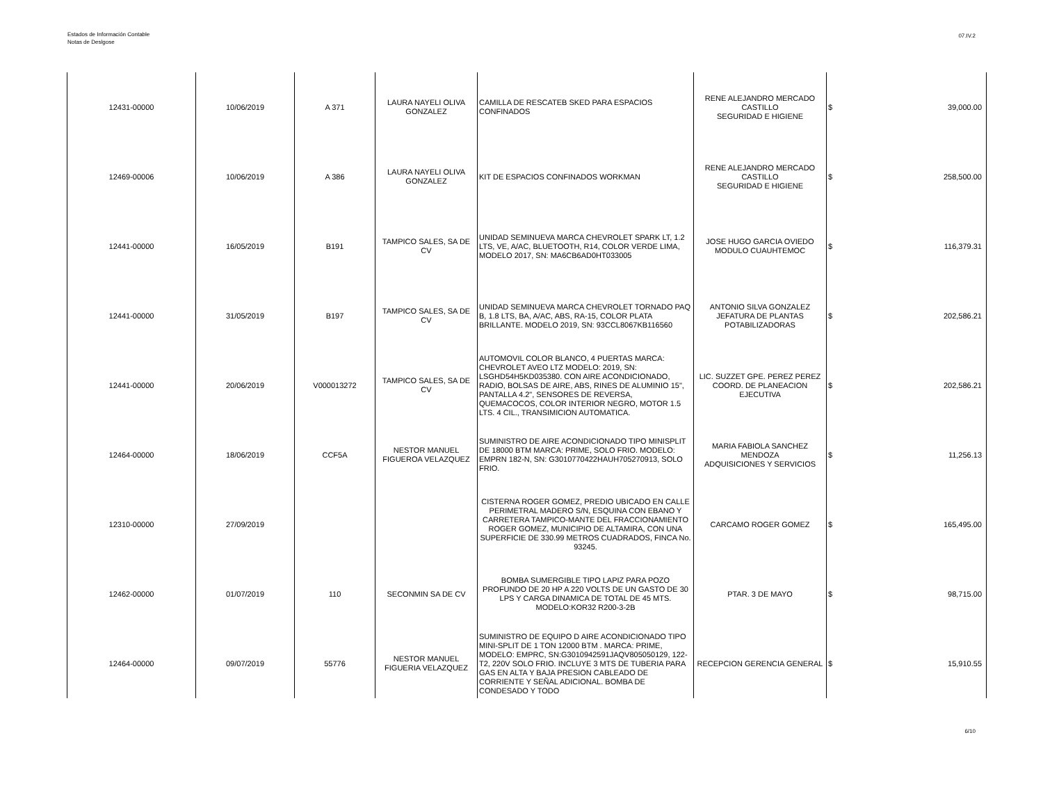Estados de Información Contable
Notas de Deslgose
07.IV.2
| 12431-00000 | 10/06/2019 | A 371 | LAURA NAYELI OLIVA GONZALEZ | CAMILLA DE RESCATEB SKED PARA ESPACIOS CONFINADOS | RENE ALEJANDRO MERCADO CASTILLO SEGURIDAD E HIGIENE | $ | 39,000.00 |
| 12469-00006 | 10/06/2019 | A 386 | LAURA NAYELI OLIVA GONZALEZ | KIT DE ESPACIOS CONFINADOS WORKMAN | RENE ALEJANDRO MERCADO CASTILLO SEGURIDAD E HIGIENE | $ | 258,500.00 |
| 12441-00000 | 16/05/2019 | B191 | TAMPICO SALES, SA DE CV | UNIDAD SEMINUEVA MARCA CHEVROLET SPARK LT, 1.2 LTS, VE, A/AC, BLUETOOTH, R14, COLOR VERDE LIMA, MODELO 2017, SN: MA6CB6AD0HT033005 | JOSE HUGO GARCIA OVIEDO MODULO CUAUHTEMOC | $ | 116,379.31 |
| 12441-00000 | 31/05/2019 | B197 | TAMPICO SALES, SA DE CV | UNIDAD SEMINUEVA MARCA CHEVROLET TORNADO PAQ B, 1.8 LTS, BA, A/AC, ABS, RA-15, COLOR PLATA BRILLANTE. MODELO 2019, SN: 93CCL8067KB116560 | ANTONIO SILVA GONZALEZ JEFATURA DE PLANTAS POTABILIZADORAS | $ | 202,586.21 |
| 12441-00000 | 20/06/2019 | V000013272 | TAMPICO SALES, SA DE CV | AUTOMOVIL COLOR BLANCO, 4 PUERTAS MARCA: CHEVROLET AVEO LTZ MODELO: 2019, SN: LSGHD54H5KD035380. CON AIRE ACONDICIONADO, RADIO, BOLSAS DE AIRE, ABS, RINES DE ALUMINIO 15", PANTALLA 4.2", SENSORES DE REVERSA, QUEMACOCOS, COLOR INTERIOR NEGRO, MOTOR 1.5 LTS. 4 CIL., TRANSIMICION AUTOMATICA. | LIC. SUZZET GPE. PEREZ PEREZ COORD. DE PLANEACION EJECUTIVA | $ | 202,586.21 |
| 12464-00000 | 18/06/2019 | CCF5A | NESTOR MANUEL FIGUEROA VELAZQUEZ | SUMINISTRO DE AIRE ACONDICIONADO TIPO MINISPLIT DE 18000 BTM MARCA: PRIME, SOLO FRIO. MODELO: EMPRN 182-N, SN: G3010770422HAUH705270913, SOLO FRIO. | MARIA FABIOLA SANCHEZ MENDOZA ADQUISICIONES Y SERVICIOS | $ | 11,256.13 |
| 12310-00000 | 27/09/2019 | | | CISTERNA ROGER GOMEZ, PREDIO UBICADO EN CALLE PERIMETRAL MADERO S/N, ESQUINA CON EBANO Y CARRETERA TAMPICO-MANTE DEL FRACCIONAMIENTO ROGER GOMEZ, MUNICIPIO DE ALTAMIRA, CON UNA SUPERFICIE DE 330.99 METROS CUADRADOS, FINCA No. 93245. | CARCAMO ROGER GOMEZ | $ | 165,495.00 |
| 12462-00000 | 01/07/2019 | 110 | SECONMIN SA DE CV | BOMBA SUMERGIBLE TIPO LAPIZ PARA POZO PROFUNDO DE 20 HP A 220 VOLTS DE UN GASTO DE 30 LPS Y CARGA DINAMICA DE TOTAL DE 45 MTS. MODELO:KOR32 R200-3-2B | PTAR. 3 DE MAYO | $ | 98,715.00 |
| 12464-00000 | 09/07/2019 | 55776 | NESTOR MANUEL FIGUERIA VELAZQUEZ | SUMINISTRO DE EQUIPO D AIRE ACONDICIONADO TIPO MINI-SPLIT DE 1 TON 12000 BTM . MARCA: PRIME, MODELO: EMPRC, SN:G3010942591JAQV805050129, 122-T2, 220V SOLO FRIO. INCLUYE 3 MTS DE TUBERIA PARA GAS EN ALTA Y BAJA PRESION CABLEADO DE CORRIENTE Y SEÑAL ADICIONAL. BOMBA DE CONDESADO Y TODO | RECEPCION GERENCIA GENERAL | $ | 15,910.55 |
6/10